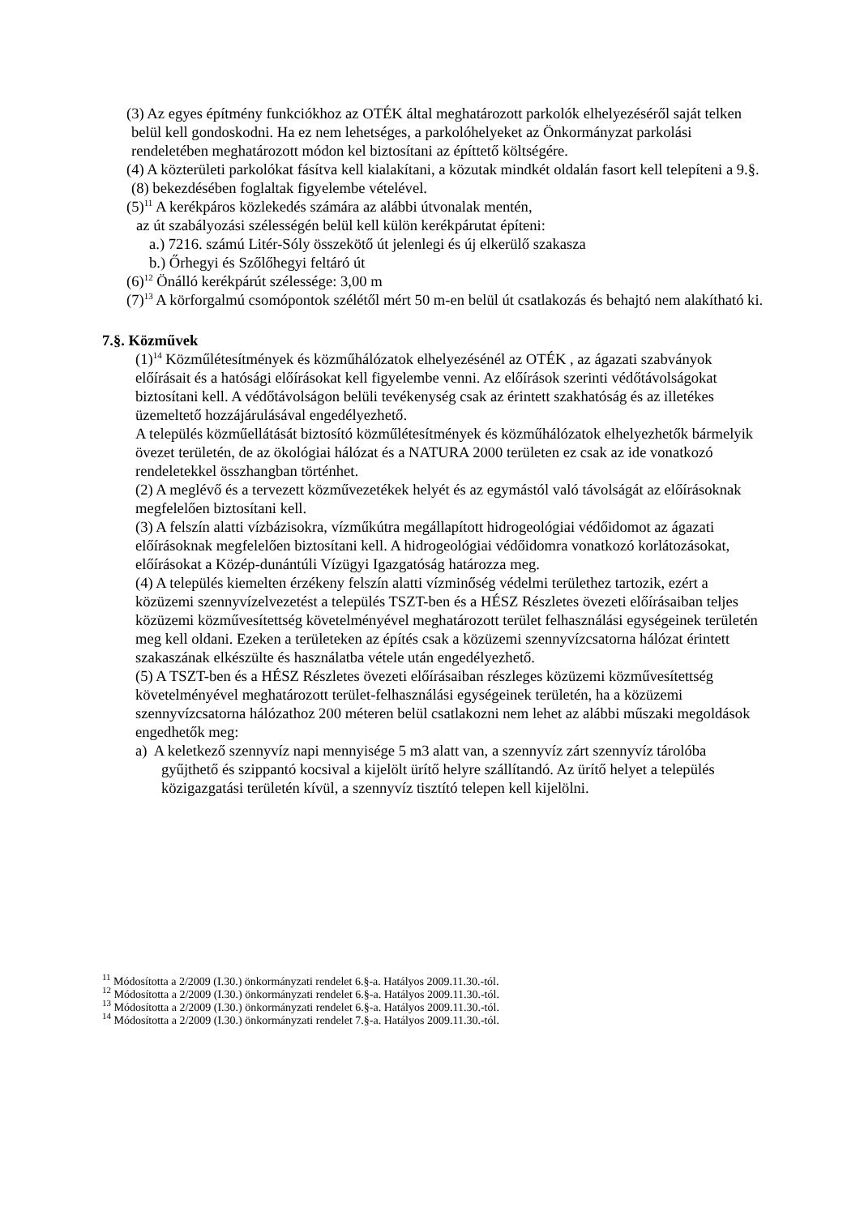(3) Az egyes építmény funkciókhoz az OTÉK által meghatározott parkolók elhelyezéséről saját telken belül kell gondoskodni. Ha ez nem lehetséges, a parkolóhelyeket az Önkormányzat parkolási rendeletében meghatározott módon kel biztosítani az építtető költségére.
(4) A közterületi parkolókat fásítva kell kialakítani, a közutak mindkét oldalán fasort kell telepíteni a 9.§. (8) bekezdésében foglaltak figyelembe vételével.
(5)<sup>11</sup> A kerékpáros közlekedés számára az alábbi útvonalak mentén,
az út szabályozási szélességén belül kell külön kerékpárutat építeni:
a.) 7216. számú Litér-Sóly összekötő út jelenlegi és új elkerülő szakasza
b.) Őrhegyi és Szőlőhegyi feltáró út
(6)<sup>12</sup> Önálló kerékpárút szélessége: 3,00 m
(7)<sup>13</sup> A körforgalmú csomópontok szélétől mért 50 m-en belül út csatlakozás és behajtó nem alakítható ki.
7.§. Közművek
(1)<sup>14</sup> Közműlétesítmények és közműhálózatok elhelyezésénél az OTÉK , az ágazati szabványok előírásait és a hatósági előírásokat kell figyelembe venni. Az előírások szerinti védőtávolságokat biztosítani kell. A védőtávolságon belüli tevékenység csak az érintett szakhatóság és az illetékes üzemeltető hozzájárulásával engedélyezhető.
A település közműellátását biztosító közműlétesítmények és közműhálózatok elhelyezhetők bármelyik övezet területén, de az ökológiai hálózat és a NATURA 2000 területen ez csak az ide vonatkozó rendeletekkel összhangban történhet.
(2) A meglévő és a tervezett közművezetékek helyét és az egymástól való távolságát az előírásoknak megfelelően biztosítani kell.
(3) A felszín alatti vízbázisokra, vízműkútra megállapított hidrogeológiai védőidomot az ágazati előírásoknak megfelelően biztosítani kell. A hidrogeológiai védőidomra vonatkozó korlátozásokat, előírásokat a Közép-dunántúli Vízügyi Igazgatóság határozza meg.
(4) A település kiemelten érzékeny felszín alatti vízminőség védelmi területhez tartozik, ezért a közüzemi szennyvízelvezetést a település TSZT-ben és a HÉSZ Részletes övezeti előírásaiban teljes közüzemi közművesítettség követelményével meghatározott terület felhasználási egységeinek területén meg kell oldani. Ezeken a területeken az építés csak a közüzemi szennyvízcsatorna hálózat érintett szakaszának elkészülte és használatba vétele után engedélyezhető.
(5) A TSZT-ben és a HÉSZ Részletes övezeti előírásaiban részleges közüzemi közművesítettség követelményével meghatározott terület-felhasználási egységeinek területén, ha a közüzemi szennyvízcsatorna hálózathoz 200 méteren belül csatlakozni nem lehet az alábbi műszaki megoldások engedhetők meg:
a) A keletkező szennyvíz napi mennyisége 5 m3 alatt van, a szennyvíz zárt szennyvíz tárolóba gyűjthető és szippantó kocsival a kijelölt ürítő helyre szállítandó. Az ürítő helyet a település közigazgatási területén kívül, a szennyvíz tisztító telepen kell kijelölni.
<sup>11</sup> Módosította a 2/2009 (I.30.) önkormányzati rendelet 6.§-a. Hatályos 2009.11.30.-tól.
<sup>12</sup> Módosította a 2/2009 (I.30.) önkormányzati rendelet 6.§-a. Hatályos 2009.11.30.-tól.
<sup>13</sup> Módosította a 2/2009 (I.30.) önkormányzati rendelet 6.§-a. Hatályos 2009.11.30.-tól.
<sup>14</sup> Módosította a 2/2009 (I.30.) önkormányzati rendelet 7.§-a. Hatályos 2009.11.30.-tól.